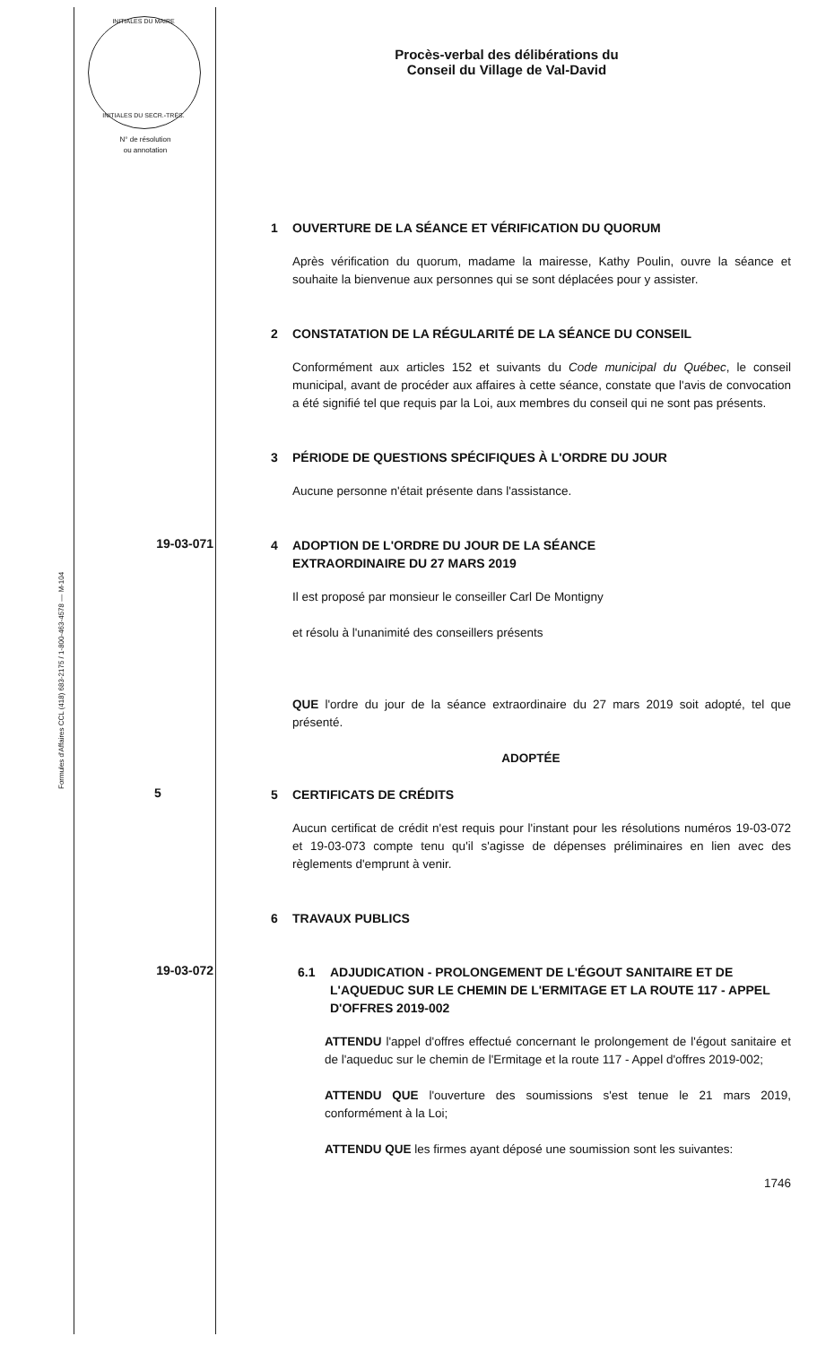Formules d'Affaires CCL (418) 683-2175 / 1-800-463-4578 — M-104
INITIALES DU MAIRE
INITIALES DU SECR.-TRÉS.
N° de résolution
ou annotation
Procès-verbal des délibérations du
Conseil du Village de Val-David
1 OUVERTURE DE LA SÉANCE ET VÉRIFICATION DU QUORUM
Après vérification du quorum, madame la mairesse, Kathy Poulin, ouvre la séance et souhaite la bienvenue aux personnes qui se sont déplacées pour y assister.
2 CONSTATATION DE LA RÉGULARITÉ DE LA SÉANCE DU CONSEIL
Conformément aux articles 152 et suivants du Code municipal du Québec, le conseil municipal, avant de procéder aux affaires à cette séance, constate que l'avis de convocation a été signifié tel que requis par la Loi, aux membres du conseil qui ne sont pas présents.
3 PÉRIODE DE QUESTIONS SPÉCIFIQUES À L'ORDRE DU JOUR
Aucune personne n'était présente dans l'assistance.
19-03-071
4 ADOPTION DE L'ORDRE DU JOUR DE LA SÉANCE
EXTRAORDINAIRE DU 27 MARS 2019
Il est proposé par monsieur le conseiller Carl De Montigny
et résolu à l'unanimité des conseillers présents
QUE l'ordre du jour de la séance extraordinaire du 27 mars 2019 soit adopté, tel que présenté.
ADOPTÉE
5
5 CERTIFICATS DE CRÉDITS
Aucun certificat de crédit n'est requis pour l'instant pour les résolutions numéros 19-03-072 et 19-03-073 compte tenu qu'il s'agisse de dépenses préliminaires en lien avec des règlements d'emprunt à venir.
6 TRAVAUX PUBLICS
19-03-072
6.1 ADJUDICATION - PROLONGEMENT DE L'ÉGOUT SANITAIRE ET DE L'AQUEDUC SUR LE CHEMIN DE L'ERMITAGE ET LA ROUTE 117 - APPEL D'OFFRES 2019-002
ATTENDU l'appel d'offres effectué concernant le prolongement de l'égout sanitaire et de l'aqueduc sur le chemin de l'Ermitage et la route 117 - Appel d'offres 2019-002;
ATTENDU QUE l'ouverture des soumissions s'est tenue le 21 mars 2019, conformément à la Loi;
ATTENDU QUE les firmes ayant déposé une soumission sont les suivantes:
1746